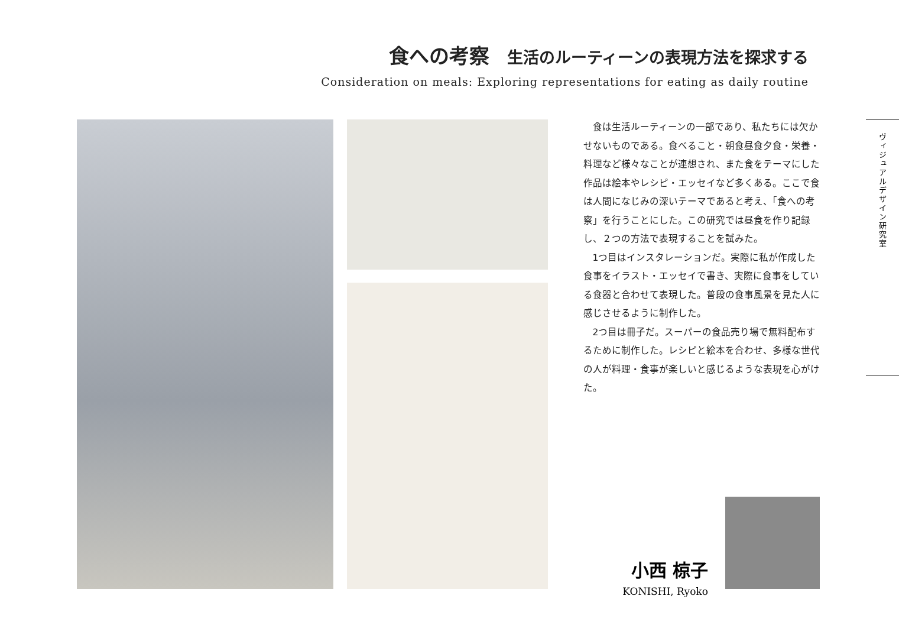食への考察 生活のルーティーンの表現方法を探求する
Consideration on meals: Exploring representations for eating as daily routine
食は生活ルーティーンの一部であり、私たちには欠かせないものである。食べること・朝食昼食夕食・栄養・料理など様々なことが連想され、また食をテーマにした作品は絵本やレシピ・エッセイなど多くある。ここで食は人間になじみの深いテーマであると考え、「食への考察」を行うことにした。この研究では昼食を作り記録し、２つの方法で表現することを試みた。
1つ目はインスタレーションだ。実際に私が作成した食事をイラスト・エッセイで書き、実際に食事をしている食器と合わせて表現した。普段の食事風景を見た人に感じさせるように制作した。
2つ目は冊子だ。スーパーの食品売り場で無料配布するために制作した。レシピと絵本を合わせ、多様な世代の人が料理・食事が楽しいと感じるような表現を心がけた。
ヴィジュアルデザイン研究室
小西 椋子
KONISHI, Ryoko